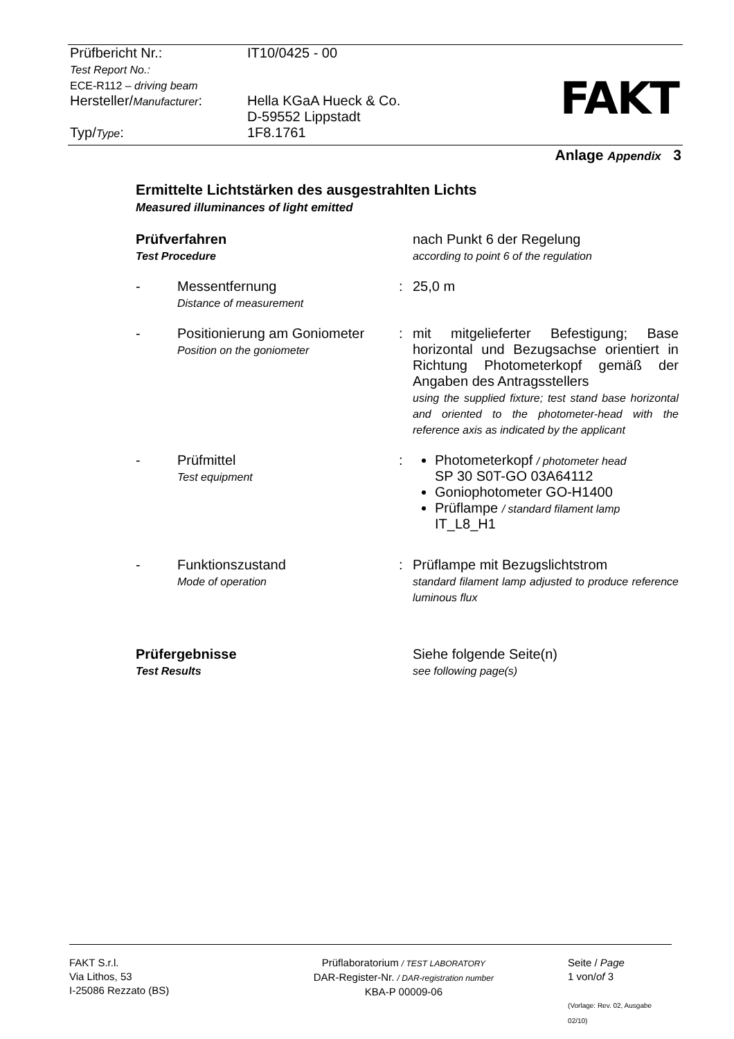| Prüfbericht Nr.: Test Report No.: ECE-R112 – driving beam | IT10/0425 - 00 |
| Hersteller/ Manufacturer : Typ/ Type : | Hella KGaA Hueck & Co. D-59552 Lippstadt 1F8.1761 |
FAKT
Anlage Appendix 3
Ermittelte Lichtstärken des ausgestrahlten Lichts
Measured illuminances of light emitted
Prüfverfahren
Test Procedure
nach Punkt 6 der Regelung
according to point 6 of the regulation
- Messentfernung
Distance of measurement
: 25,0 m
- Positionierung am Goniometer
Position on the goniometer
: mit mitgelieferter Befestigung; Base horizontal und Bezugsachse orientiert in Richtung Photometerkopf gemäß der Angaben des Antragsstellers
using the supplied fixture; test stand base horizontal and oriented to the photometer-head with the reference axis as indicated by the applicant
- Prüfmittel
Test equipment
: Photometerkopf / photometer head
SP 30 S0T-GO 03A64112
Goniophotometer GO-H1400
Prüflampe / standard filament lamp
IT_L8_H1
- Funktionszustand
Mode of operation
: Prüflampe mit Bezugslichtstrom
standard filament lamp adjusted to produce reference luminous flux
Prüfergebnisse
Test Results
Siehe folgende Seite(n)
see following page(s)
FAKT S.r.l.
Via Lithos, 53
I-25086 Rezzato (BS)
Prüflaboratorium / TEST LABORATORY
DAR-Register-Nr. / DAR-registration number
KBA-P 00009-06
Seite / Page
1 von/of 3
(Vorlage: Rev. 02, Ausgabe 02/10)